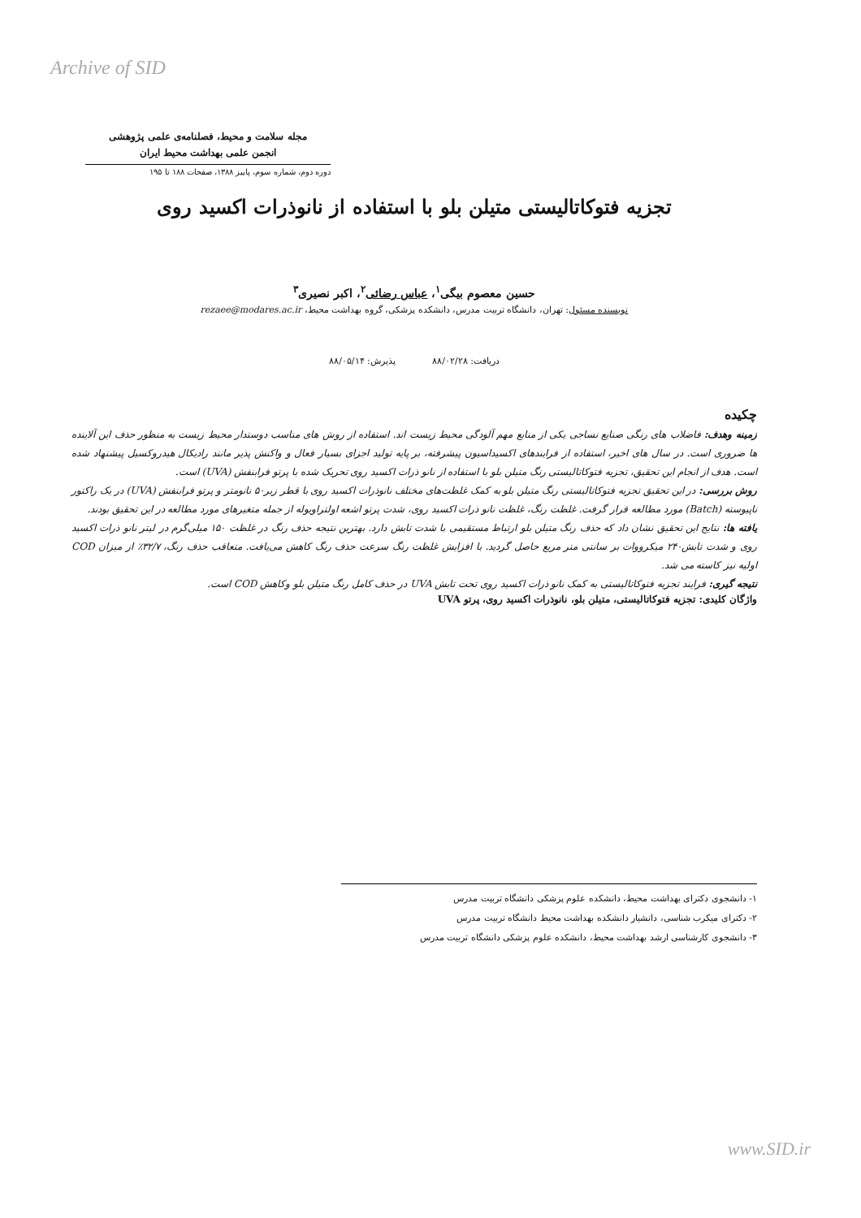Archive of SID
مجله سلامت و محیط، فصلنامه‌ی علمی پژوهشی
انجمن علمی بهداشت محیط ایران
دوره دوم، شماره سوم، پاییز ۱۳۸۸، صفحات ۱۸۸ تا ۱۹۵
تجزیه فتوکاتالیستی متیلن بلو با استفاده از نانوذرات اکسید روی
حسین معصوم بیگی<sup>۱</sup>، عباس رضائی<sup>۲</sup>، اکبر نصیری<sup>۳</sup>
نویسنده مسئول: تهران، دانشگاه تربیت مدرس، دانشکده پزشکی، گروه بهداشت محیط، rezaee@modares.ac.ir
دریافت: ۸۸/۰۲/۲۸ پذیرش: ۸۸/۰۵/۱۴
چکیده
زمینه وهدف: فاضلاب های رنگی صنایع نساجی یکی از منابع مهم آلودگی محیط زیست اند. استفاده از روش های مناسب دوستدار محیط زیست به منظور حذف این آلاینده ها ضروری است. در سال های اخیر، استفاده از فرایندهای اکسیداسیون پیشرفته، بر پایه تولید اجزای بسیار فعال و واکنش پذیر مانند رادیکال هیدروکسیل پیشنهاد شده است. هدف از انجام این تحقیق، تجزیه فتوکاتالیستی رنگ متیلن بلو با استفاده از نانو ذرات اکسید روی تحریک شده با پرتو فرابنفش (UVA) است.
روش بررسی: در این تحقیق تجزیه فتوکاتالیستی رنگ متیلن بلو به کمک غلظت‌های مختلف نانوذرات اکسید روی با قطر زیر۵۰ نانومتر و پرتو فرابنفش (UVA) در یک راکتور ناپیوسته (Batch) مورد مطالعه قرار گرفت. غلظت رنگ، غلظت نانو ذرات اکسید روی، شدت پرتو اشعه اولتراویوله از جمله متغیرهای مورد مطالعه در این تحقیق بودند.
یافته ها: نتایج این تحقیق نشان داد که حذف رنگ متیلن بلو ارتباط مستقیمی با شدت تابش دارد. بهترین نتیجه حذف رنگ در غلظت ۱۵۰ میلی‌گرم در لیتر نانو ذرات اکسید روی و شدت تابش۲۴۰ میکرووات بر سانتی متر مربع حاصل گردید. با افزایش غلظت رنگ سرعت حذف رنگ کاهش می‌یافت. متعاقب حذف رنگ، ۳۲/۷٪ از میزان COD اولیه نیز کاسته می شد.
نتیجه گیری: فرایند تجزیه فتوکاتالیستی به کمک نانو ذرات اکسید روی تحت تابش UVA در حذف کامل رنگ متیلن بلو وکاهش COD است.
واژگان کلیدی: تجزیه فتوکاتالیستی، متیلن بلو، نانوذرات اکسید روی، پرتو UVA
۱- دانشجوی دکترای بهداشت محیط، دانشکده علوم پزشکی دانشگاه تربیت مدرس
۲- دکترای میکرب شناسی، دانشیار دانشکده بهداشت محیط دانشگاه تربیت مدرس
۳- دانشجوی کارشناسی ارشد بهداشت محیط، دانشکده علوم پزشکی دانشگاه تربیت مدرس
www.SID.ir